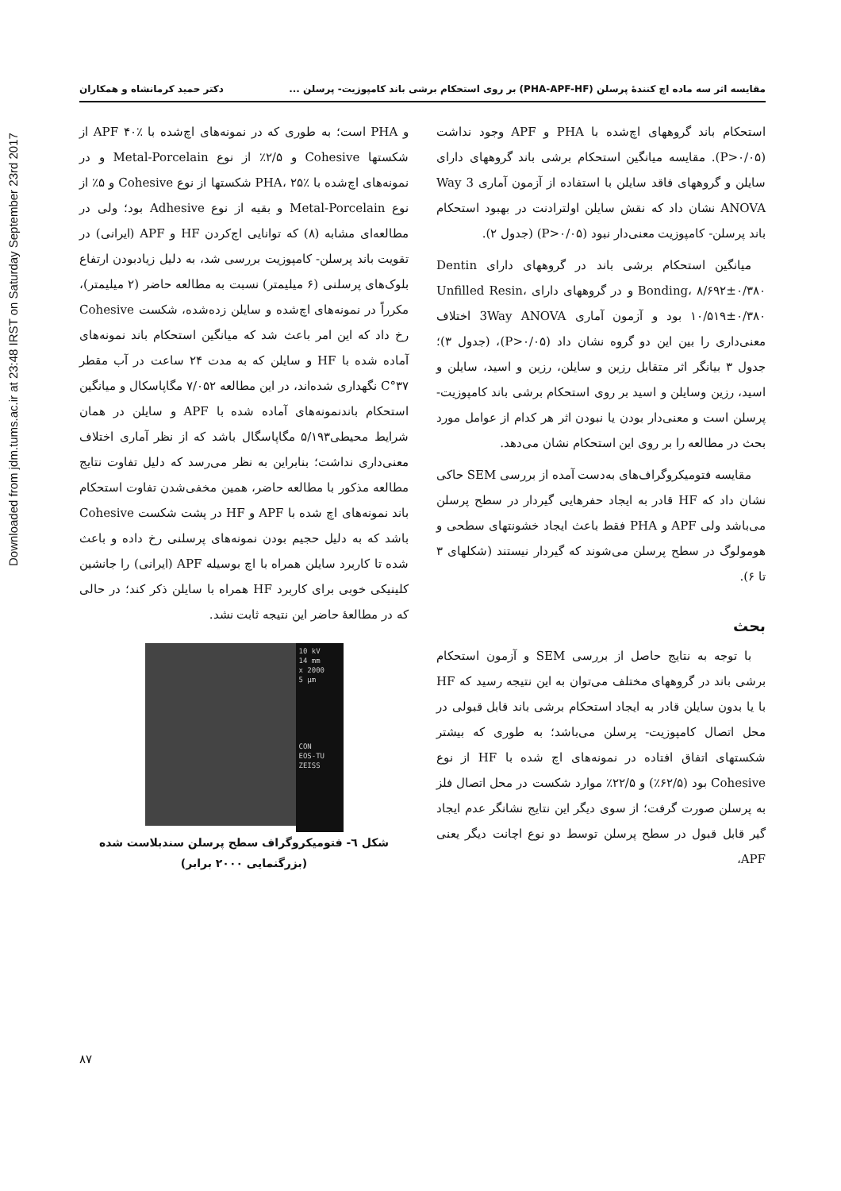Downloaded from jdm.tums.ac.ir at 23:48 IRST on Saturday September 23rd 2017
مقایسه اثر سه ماده اچ کنندهٔ پرسلن (PHA-APF-HF) بر روی استحکام برشی باند کامپوزیت- پرسلن ... دکتر حمید کرمانشاه و همکاران
استحکام باند گروههای اچ‌شده با PHA و APF وجود نداشت (P>۰/۰۵). مقایسه میانگین استحکام برشی باند گروههای دارای سایلن و گروههای فاقد سایلن با استفاده از آزمون آماری 3 Way ANOVA نشان داد که نقش سایلن اولترادنت در بهبود استحکام باند پرسلن- کامپوزیت معنی‌دار نبود (P>۰/۰۵) (جدول ۲).
میانگین استحکام برشی باند در گروههای دارای Dentin Bonding، ۸/۶۹۲±۰/۳۸۰ و در گروههای دارای Unfilled Resin، ۱۰/۵۱۹±۰/۳۸۰ بود و آزمون آماری 3Way ANOVA اختلاف معنی‌داری را بین این دو گروه نشان داد (P>۰/۰۵)، (جدول ۳)؛ جدول ۳ بیانگر اثر متقابل رزین و سایلن، رزین و اسید، سایلن و اسید، رزین وسایلن و اسید بر روی استحکام برشی باند کامپوزیت- پرسلن است و معنی‌دار بودن یا نبودن اثر هر کدام از عوامل مورد بحث در مطالعه را بر روی این استحکام نشان می‌دهد.
مقایسه فتومیکروگراف‌های به‌دست آمده از بررسی SEM حاکی نشان داد که HF قادر به ایجاد حفرهایی گیردار در سطح پرسلن می‌باشد ولی APF و PHA فقط باعث ایجاد خشونتهای سطحی و هومولوگ در سطح پرسلن می‌شوند که گیردار نیستند (شکلهای ۳ تا ۶).
بحث
با توجه به نتایج حاصل از بررسی SEM و آزمون استحکام برشی باند در گروههای مختلف می‌توان به این نتیجه رسید که HF با یا بدون سایلن قادر به ایجاد استحکام برشی باند قابل قبولی در محل اتصال کامپوزیت- پرسلن می‌باشد؛ به طوری که بیشتر شکستهای اتفاق افتاده در نمونه‌های اچ شده با HF از نوع Cohesive بود (۶۲/۵٪) و ۲۲/۵٪ موارد شکست در محل اتصال فلز به پرسلن صورت گرفت؛ از سوی دیگر این نتایج نشانگر عدم ایجاد گیر قابل قبول در سطح پرسلن توسط دو نوع اچانت دیگر یعنی APF،
و PHA است؛ به طوری که در نمونه‌های اچ‌شده با APF ۴۰٪ از شکستها Cohesive و ۲/۵٪ از نوع Metal-Porcelain و در نمونه‌های اچ‌شده با PHA، ۲۵٪ شکستها از نوع Cohesive و ۵٪ از نوع Metal-Porcelain و بقیه از نوع Adhesive بود؛ ولی در مطالعه‌ای مشابه (۸) که توانایی اچ‌کردن HF و APF (ایرانی) در تقویت باند پرسلن- کامپوزیت بررسی شد، به دلیل زیادبودن ارتفاع بلوک‌های پرسلنی (۶ میلیمتر) نسبت به مطالعه حاضر (۲ میلیمتر)، مکرراً در نمونه‌های اچ‌شده و سایلن زده‌شده، شکست Cohesive رخ داد که این امر باعث شد که میانگین استحکام باند نمونه‌های آماده شده با HF و سایلن که به مدت ۲۴ ساعت در آب مقطر ۳۷°C نگهداری شده‌اند، در این مطالعه ۷/۰۵۲ مگاپاسکال و میانگین استحکام باندنمونه‌های آماده شده با APF و سایلن در همان شرایط محیطی۵/۱۹۳ مگاپاسگال باشد که از نظر آماری اختلاف معنی‌داری نداشت؛ بنابراین به نظر می‌رسد که دلیل تفاوت نتایج مطالعه مذکور با مطالعه حاضر، همین مخفی‌شدن تفاوت استحکام باند نمونه‌های اچ شده با APF و HF در پشت شکست Cohesive باشد که به دلیل حجیم بودن نمونه‌های پرسلنی رخ داده و باعث شده تا کاربرد سایلن همراه با اچ بوسیله APF (ایرانی) را جانشین کلینیکی خوبی برای کاربرد HF همراه با سایلن ذکر کند؛ در حالی که در مطالعهٔ حاضر این نتیجه ثابت نشد.
10 kV
14 mm
x 2000
5 μm
CON
EOS-TU
ZEISS
شکل ٦- فتومیکروگراف سطح پرسلن سندبلاست شده
(بزرگنمایی ۲۰۰۰ برابر)
۸۷